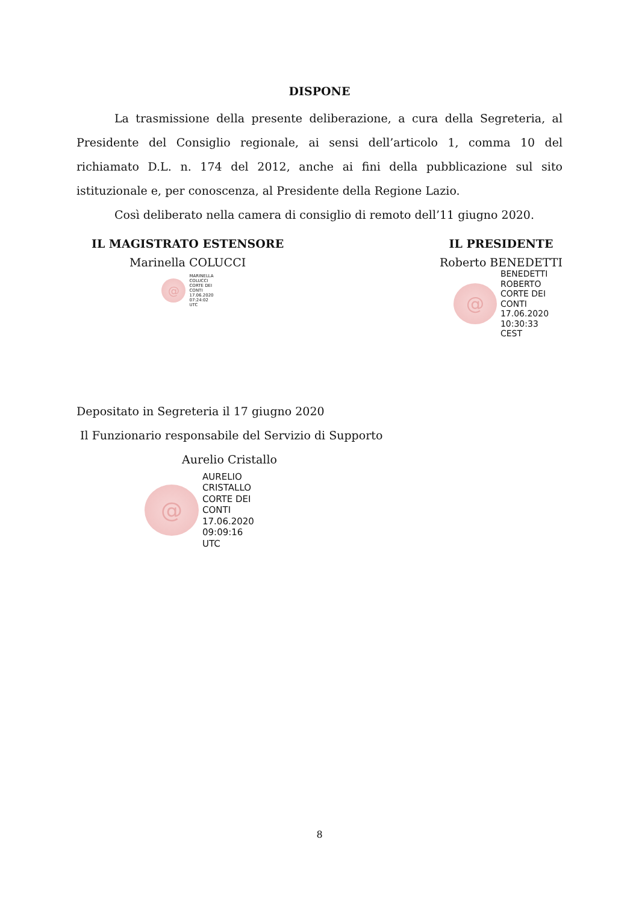DISPONE
La trasmissione della presente deliberazione, a cura della Segreteria, al Presidente del Consiglio regionale, ai sensi dell’articolo 1, comma 10 del richiamato D.L. n. 174 del 2012, anche ai fini della pubblicazione sul sito istituzionale e, per conoscenza, al Presidente della Regione Lazio.
Così deliberato nella camera di consiglio di remoto dell’11 giugno 2020.
IL MAGISTRATO ESTENSORE
Marinella COLUCCI
@
MARINELLA
COLUCCI
CORTE DEI
CONTI
17.06.2020
07:24:02
UTC
IL PRESIDENTE
Roberto BENEDETTI
@
BENEDETTI
ROBERTO
CORTE DEI
CONTI
17.06.2020
10:30:33
CEST
Depositato in Segreteria il 17 giugno 2020
Il Funzionario responsabile del Servizio di Supporto
Aurelio Cristallo
@
AURELIO
CRISTALLO
CORTE DEI
CONTI
17.06.2020
09:09:16
UTC
8